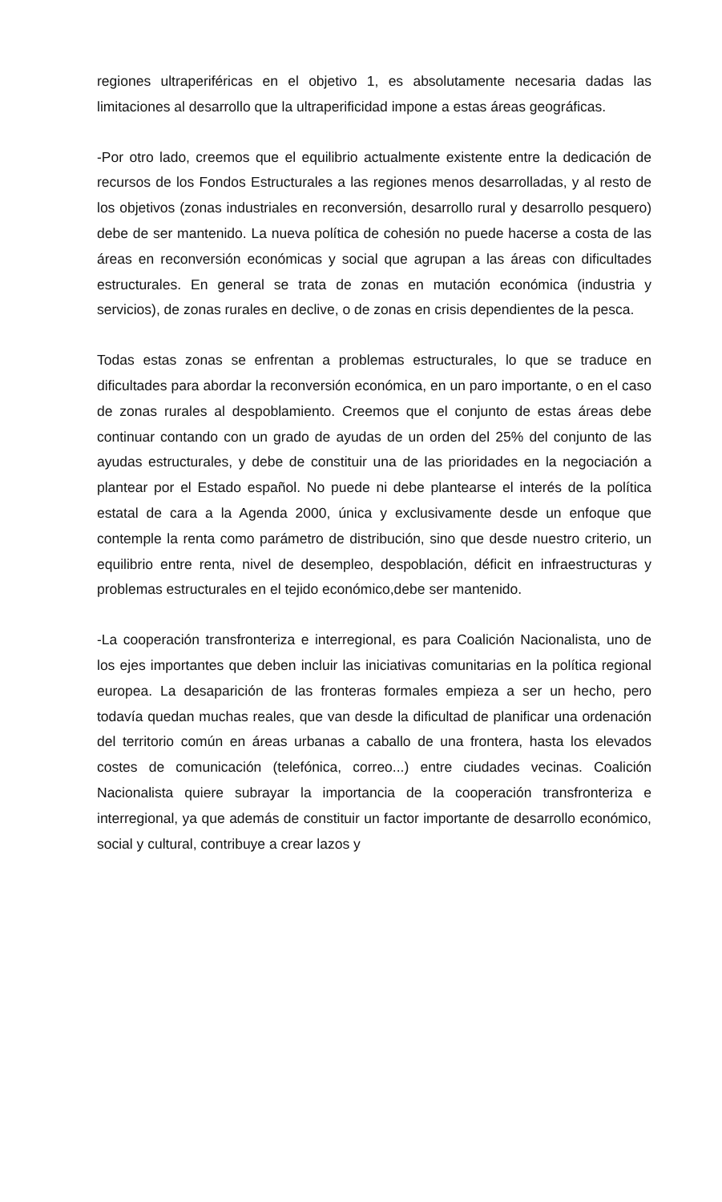regiones ultraperiféricas en el objetivo 1, es absolutamente necesaria dadas las limitaciones al desarrollo que la ultraperificidad impone a estas áreas geográficas.
-Por otro lado, creemos que el equilibrio actualmente existente entre la dedicación de recursos de los Fondos Estructurales a las regiones menos desarrolladas, y al resto de los objetivos (zonas industriales en reconversión, desarrollo rural y desarrollo pesquero) debe de ser mantenido. La nueva política de cohesión no puede hacerse a costa de las áreas en reconversión económicas y social que agrupan a las áreas con dificultades estructurales. En general se trata de zonas en mutación económica (industria y servicios), de zonas rurales en declive, o de zonas en crisis dependientes de la pesca.
Todas estas zonas se enfrentan a problemas estructurales, lo que se traduce en dificultades para abordar la reconversión económica, en un paro importante, o en el caso de zonas rurales al despoblamiento. Creemos que el conjunto de estas áreas debe continuar contando con un grado de ayudas de un orden del 25% del conjunto de las ayudas estructurales, y debe de constituir una de las prioridades en la negociación a plantear por el Estado español. No puede ni debe plantearse el interés de la política estatal de cara a la Agenda 2000, única y exclusivamente desde un enfoque que contemple la renta como parámetro de distribución, sino que desde nuestro criterio, un equilibrio entre renta, nivel de desempleo, despoblación, déficit en infraestructuras y problemas estructurales en el tejido económico,debe ser mantenido.
-La cooperación transfronteriza e interregional, es para Coalición Nacionalista, uno de los ejes importantes que deben incluir las iniciativas comunitarias en la política regional europea. La desaparición de las fronteras formales empieza a ser un hecho, pero todavía quedan muchas reales, que van desde la dificultad de planificar una ordenación del territorio común en áreas urbanas a caballo de una frontera, hasta los elevados costes de comunicación (telefónica, correo...) entre ciudades vecinas. Coalición Nacionalista quiere subrayar la importancia de la cooperación transfronteriza e interregional, ya que además de constituir un factor importante de desarrollo económico, social y cultural, contribuye a crear lazos y